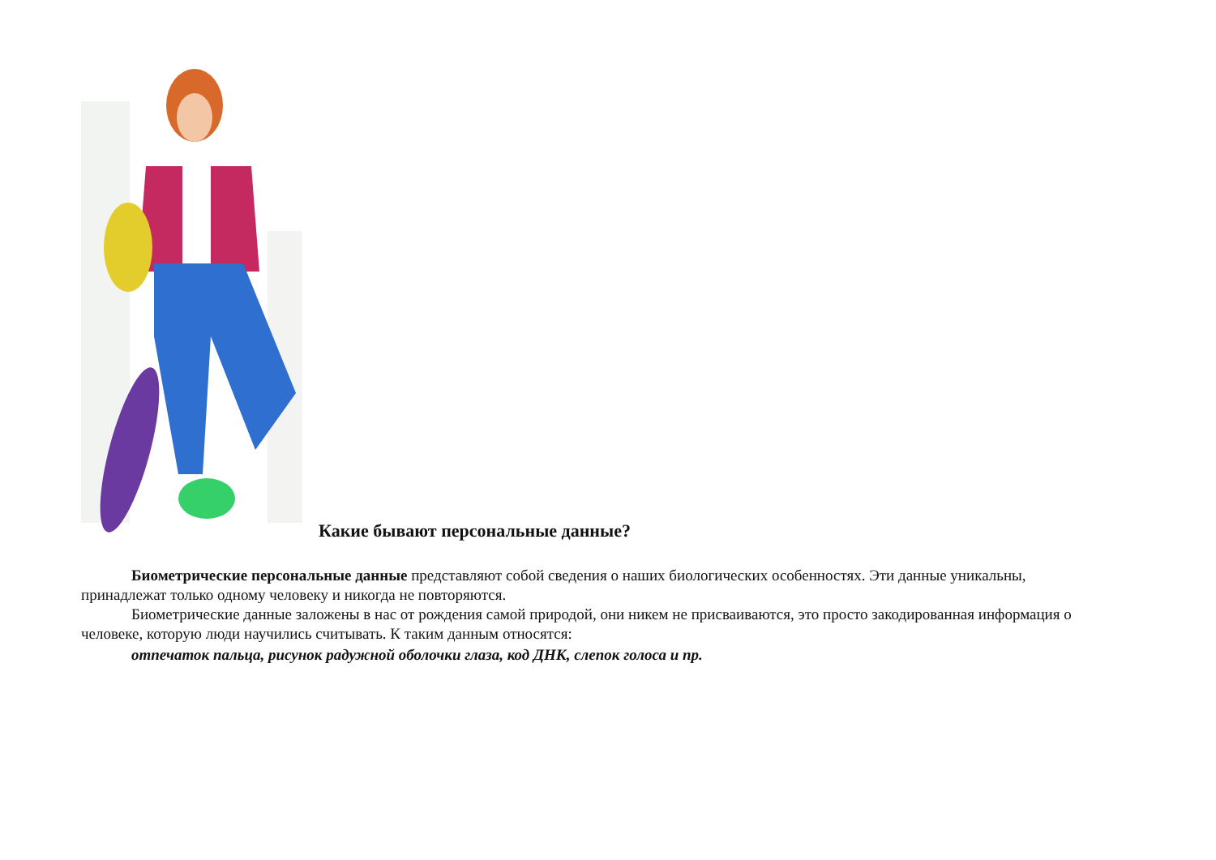Какие бывают персональные данные?
Биометрические персональные данные представляют собой сведения о наших биологических особенностях. Эти данные уникальны, принадлежат только одному человеку и никогда не повторяются.
Биометрические данные заложены в нас от рождения самой природой, они никем не присваиваются, это просто закодированная информация о человеке, которую люди научились считывать. К таким данным относятся:
отпечаток пальца, рисунок радужной оболочки глаза, код ДНК, слепок голоса и пр.